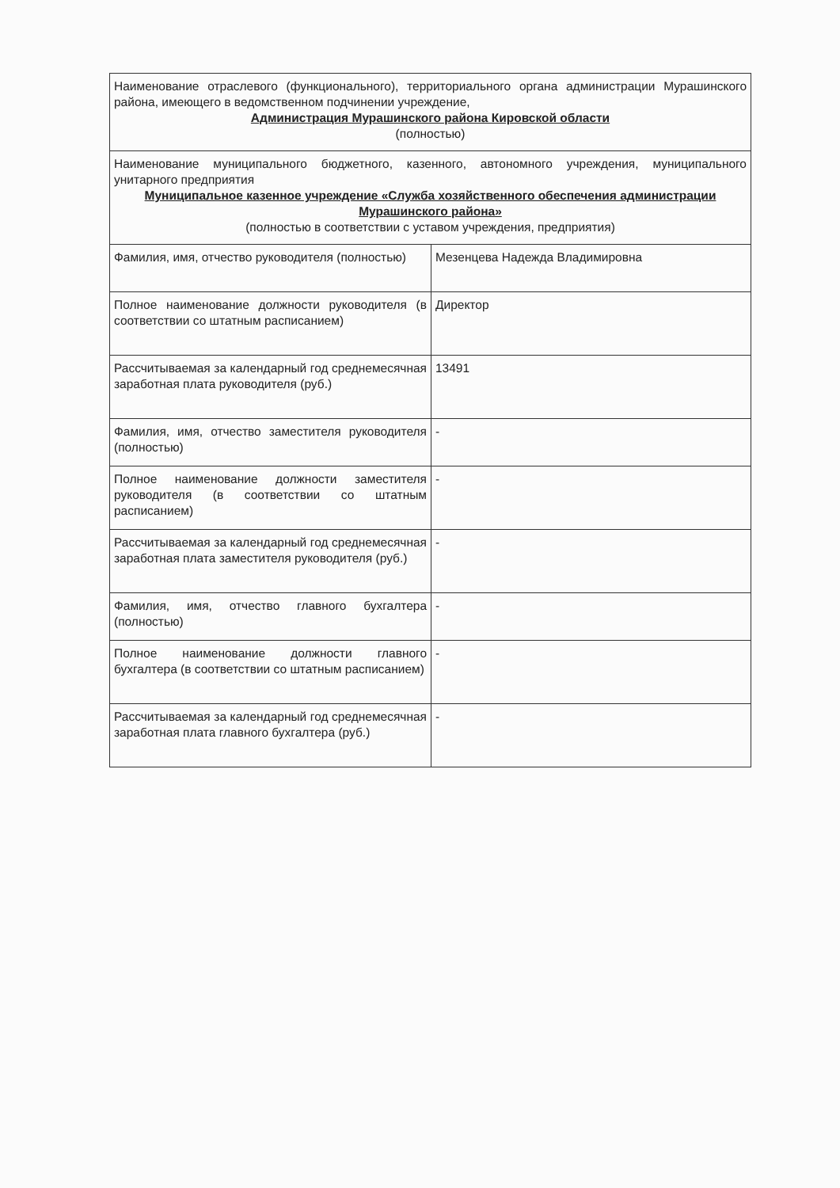| Наименование отраслевого (функционального), территориального органа администрации Мурашинского района, имеющего в ведомственном подчинении учреждение, Администрация Мурашинского района Кировской области (полностью) | |
| Наименование муниципального бюджетного, казенного, автономного учреждения, муниципального унитарного предприятия Муниципальное казенное учреждение «Служба хозяйственного обеспечения администрации Мурашинского района» (полностью в соответствии с уставом учреждения, предприятия) | |
| Фамилия, имя, отчество руководителя (полностью) | Мезенцева Надежда Владимировна |
| Полное наименование должности руководителя (в соответствии со штатным расписанием) | Директор |
| Рассчитываемая за календарный год среднемесячная заработная плата руководителя (руб.) | 13491 |
| Фамилия, имя, отчество заместителя руководителя (полностью) | - |
| Полное наименование должности заместителя руководителя (в соответствии со штатным расписанием) | - |
| Рассчитываемая за календарный год среднемесячная заработная плата заместителя руководителя (руб.) | - |
| Фамилия, имя, отчество главного бухгалтера (полностью) | - |
| Полное наименование должности главного бухгалтера (в соответствии со штатным расписанием) | - |
| Рассчитываемая за календарный год среднемесячная заработная плата главного бухгалтера (руб.) | - |